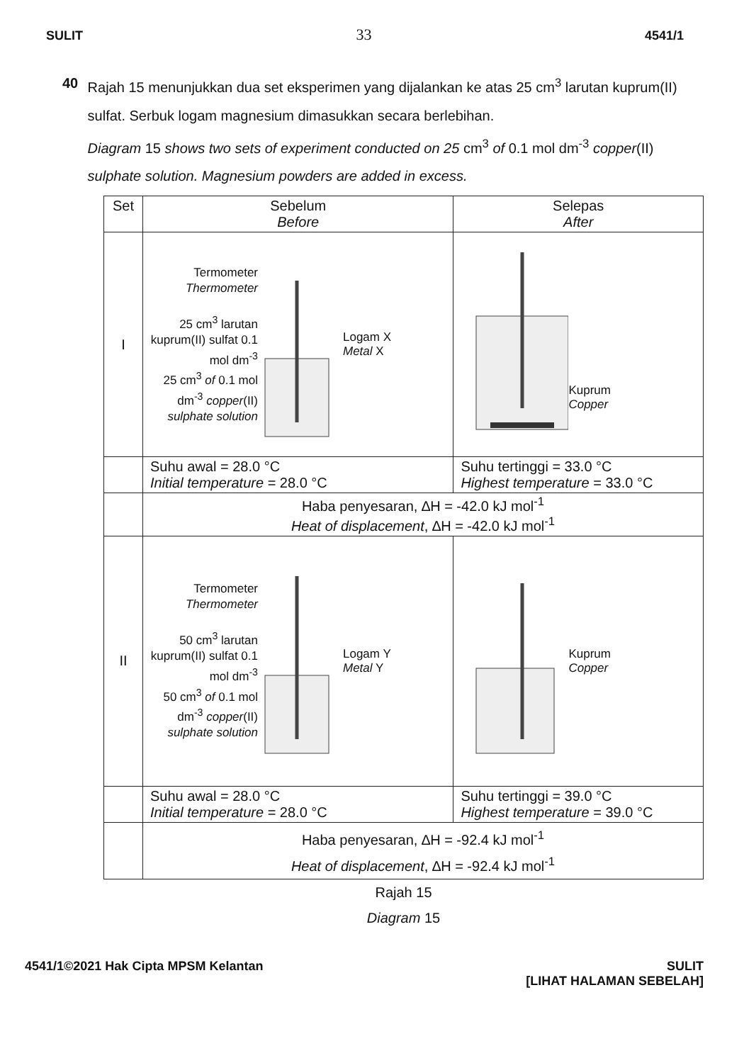SULIT 33 4541/1
40 Rajah 15 menunjukkan dua set eksperimen yang dijalankan ke atas 25 cm<sup>3</sup> larutan kuprum(II) sulfat. Serbuk logam magnesium dimasukkan secara berlebihan.
Diagram 15 shows two sets of experiment conducted on 25 cm<sup>3</sup> of 0.1 mol dm<sup>-3</sup> copper(II) sulphate solution. Magnesium powders are added in excess.
| Set | Sebelum Before | Selepas After |
| I | Termometer Thermometer 25 cm<sup>3</sup> larutan kuprum(II) sulfat 0.1 mol dm<sup>-3</sup> 25 cm<sup>3</sup> of 0.1 mol dm<sup>-3</sup> copper (II) sulphate solution Logam X Metal X | Kuprum Copper |
| | Suhu awal = 28.0 °C Initial temperature = 28.0 °C | Suhu tertinggi = 33.0 °C Highest temperature = 33.0 °C |
| | Haba penyesaran, ∆H = -42.0 kJ mol<sup>-1</sup> Heat of displacement , ∆H = -42.0 kJ mol<sup>-1</sup> | |
| II | Termometer Thermometer 50 cm<sup>3</sup> larutan kuprum(II) sulfat 0.1 mol dm<sup>-3</sup> 50 cm<sup>3</sup> of 0.1 mol dm<sup>-3</sup> copper (II) sulphate solution Logam Y Metal Y | Kuprum Copper |
| | Suhu awal = 28.0 °C Initial temperature = 28.0 °C | Suhu tertinggi = 39.0 °C Highest temperature = 39.0 °C |
| | Haba penyesaran, ∆H = -92.4 kJ mol<sup>-1</sup> Heat of displacement , ∆H = -92.4 kJ mol<sup>-1</sup> | |
Rajah 15
Diagram 15
4541/1©2021 Hak Cipta MPSM Kelantan SULIT
[LIHAT HALAMAN SEBELAH]